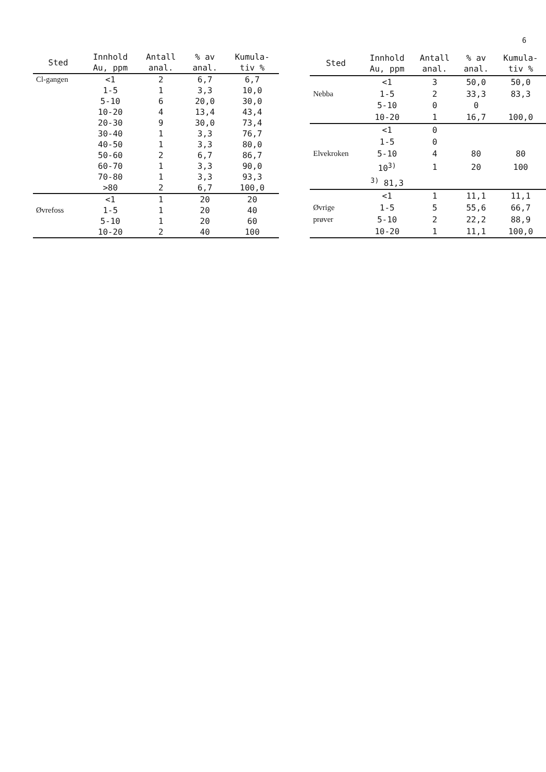6
| Sted | Innhold Au, ppm | Antall anal. | % av anal. | Kumula- tiv % |
| --- | --- | --- | --- | --- |
| Cl-gangen | <1 | 2 | 6,7 | 6,7 |
| | 1-5 | 1 | 3,3 | 10,0 |
| | 5-10 | 6 | 20,0 | 30,0 |
| | 10-20 | 4 | 13,4 | 43,4 |
| | 20-30 | 9 | 30,0 | 73,4 |
| | 30-40 | 1 | 3,3 | 76,7 |
| | 40-50 | 1 | 3,3 | 80,0 |
| | 50-60 | 2 | 6,7 | 86,7 |
| | 60-70 | 1 | 3,3 | 90,0 |
| | 70-80 | 1 | 3,3 | 93,3 |
| | >80 | 2 | 6,7 | 100,0 |
| | <1 | 1 | 20 | 20 |
| Øvrefoss | 1-5 | 1 | 20 | 40 |
| | 5-10 | 1 | 20 | 60 |
| | 10-20 | 2 | 40 | 100 |
| Sted | Innhold Au, ppm | Antall anal. | % av anal. | Kumula- tiv % |
| --- | --- | --- | --- | --- |
| | <1 | 3 | 50,0 | 50,0 |
| Nebba | 1-5 | 2 | 33,3 | 83,3 |
| | 5-10 | 0 | 0 | |
| | 10-20 | 1 | 16,7 | 100,0 |
| | <1 | 0 | | |
| | 1-5 | 0 | | |
| Elvekroken | 5-10 | 4 | 80 | 80 |
| | 10<sup>3)</sup> | 1 | 20 | 100 |
| | <sup>3)</sup> 81,3 | | | |
| | <1 | 1 | 11,1 | 11,1 |
| Øvrige | 1-5 | 5 | 55,6 | 66,7 |
| prøver | 5-10 | 2 | 22,2 | 88,9 |
| | 10-20 | 1 | 11,1 | 100,0 |